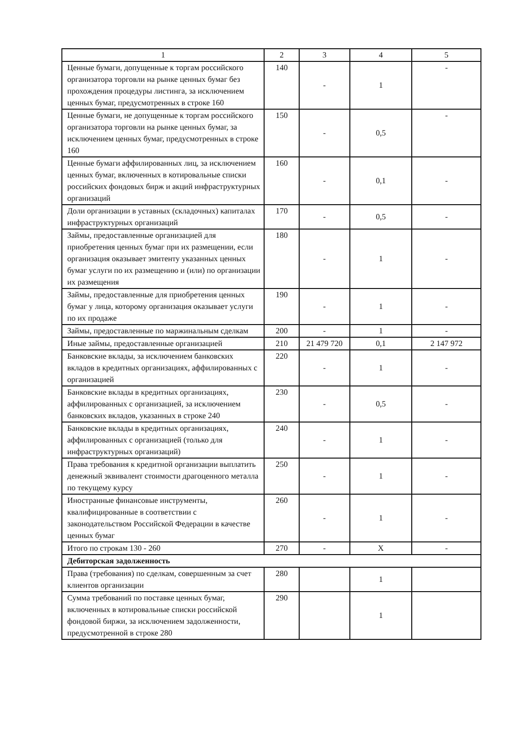| 1 | 2 | 3 | 4 | 5 |
| --- | --- | --- | --- | --- |
| Ценные бумаги, допущенные к торгам российского организатора торговли на рынке ценных бумаг без прохождения процедуры листинга, за исключением ценных бумаг, предусмотренных в строке 160 | 140 | - | 1 | - |
| Ценные бумаги, не допущенные к торгам российского организатора торговли на рынке ценных бумаг, за исключением ценных бумаг, предусмотренных в строке 160 | 150 | - | 0,5 | - |
| Ценные бумаги аффилированных лиц, за исключением ценных бумаг, включенных в котировальные списки российских фондовых бирж и акций инфраструктурных организаций | 160 | - | 0,1 | - |
| Доли организации в уставных (складочных) капиталах инфраструктурных организаций | 170 | - | 0,5 | - |
| Займы, предоставленные организацией для приобретения ценных бумаг при их размещении, если организация оказывает эмитенту указанных ценных бумаг услуги по их размещению и (или) по организации их размещения | 180 | - | 1 | - |
| Займы, предоставленные для приобретения ценных бумаг у лица, которому организация оказывает услуги по их продаже | 190 | - | 1 | - |
| Займы, предоставленные по маржинальным сделкам | 200 | - | 1 | - |
| Иные займы, предоставленные организацией | 210 | 21 479 720 | 0,1 | 2 147 972 |
| Банковские вклады, за исключением банковских вкладов в кредитных организациях, аффилированных с организацией | 220 | - | 1 | - |
| Банковские вклады в кредитных организациях, аффилированных с организацией, за исключением банковских вкладов, указанных в строке 240 | 230 | - | 0,5 | - |
| Банковские вклады в кредитных организациях, аффилированных с организацией (только для инфраструктурных организаций) | 240 | - | 1 | - |
| Права требования к кредитной организации выплатить денежный эквивалент стоимости драгоценного металла по текущему курсу | 250 | - | 1 | - |
| Иностранные финансовые инструменты, квалифицированные в соответствии с законодательством Российской Федерации в качестве ценных бумаг | 260 | - | 1 | - |
| Итого по строкам 130 - 260 | 270 | - | X | - |
| Дебиторская задолженность | | | | |
| Права (требования) по сделкам, совершенным за счет клиентов организации | 280 | | 1 | |
| Сумма требований по поставке ценных бумаг, включенных в котировальные списки российской фондовой биржи, за исключением задолженности, предусмотренной в строке 280 | 290 | | 1 | |